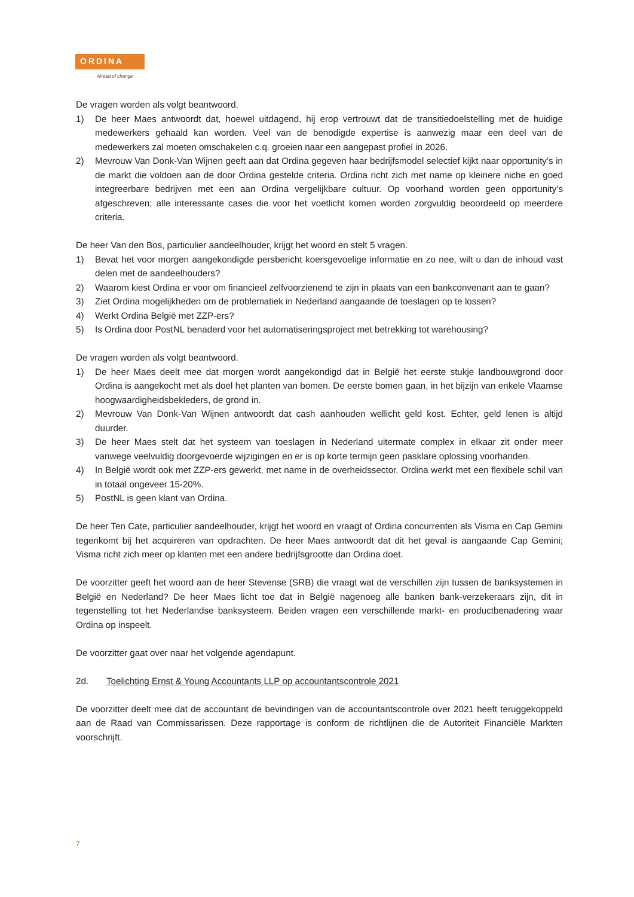ORDINA
Ahead of change
De vragen worden als volgt beantwoord.
1) De heer Maes antwoordt dat, hoewel uitdagend, hij erop vertrouwt dat de transitiedoelstelling met de huidige medewerkers gehaald kan worden. Veel van de benodigde expertise is aanwezig maar een deel van de medewerkers zal moeten omschakelen c.q. groeien naar een aangepast profiel in 2026.
2) Mevrouw Van Donk-Van Wijnen geeft aan dat Ordina gegeven haar bedrijfsmodel selectief kijkt naar opportunity’s in de markt die voldoen aan de door Ordina gestelde criteria. Ordina richt zich met name op kleinere niche en goed integreerbare bedrijven met een aan Ordina vergelijkbare cultuur. Op voorhand worden geen opportunity’s afgeschreven; alle interessante cases die voor het voetlicht komen worden zorgvuldig beoordeeld op meerdere criteria.
De heer Van den Bos, particulier aandeelhouder, krijgt het woord en stelt 5 vragen.
1) Bevat het voor morgen aangekondigde persbericht koersgevoelige informatie en zo nee, wilt u dan de inhoud vast delen met de aandeelhouders?
2) Waarom kiest Ordina er voor om financieel zelfvoorzienend te zijn in plaats van een bankconvenant aan te gaan?
3) Ziet Ordina mogelijkheden om de problematiek in Nederland aangaande de toeslagen op te lossen?
4) Werkt Ordina België met ZZP-ers?
5) Is Ordina door PostNL benaderd voor het automatiseringsproject met betrekking tot warehousing?
De vragen worden als volgt beantwoord.
1) De heer Maes deelt mee dat morgen wordt aangekondigd dat in België het eerste stukje landbouwgrond door Ordina is aangekocht met als doel het planten van bomen. De eerste bomen gaan, in het bijzijn van enkele Vlaamse hoogwaardigheidsbekleders, de grond in.
2) Mevrouw Van Donk-Van Wijnen antwoordt dat cash aanhouden wellicht geld kost. Echter, geld lenen is altijd duurder.
3) De heer Maes stelt dat het systeem van toeslagen in Nederland uitermate complex in elkaar zit onder meer vanwege veelvuldig doorgevoerde wijzigingen en er is op korte termijn geen pasklare oplossing voorhanden.
4) In België wordt ook met ZZP-ers gewerkt, met name in de overheidssector. Ordina werkt met een flexibele schil van in totaal ongeveer 15-20%.
5) PostNL is geen klant van Ordina.
De heer Ten Cate, particulier aandeelhouder, krijgt het woord en vraagt of Ordina concurrenten als Visma en Cap Gemini tegenkomt bij het acquireren van opdrachten. De heer Maes antwoordt dat dit het geval is aangaande Cap Gemini; Visma richt zich meer op klanten met een andere bedrijfsgrootte dan Ordina doet.
De voorzitter geeft het woord aan de heer Stevense (SRB) die vraagt wat de verschillen zijn tussen de banksystemen in België en Nederland? De heer Maes licht toe dat in België nagenoeg alle banken bank-verzekeraars zijn, dit in tegenstelling tot het Nederlandse banksysteem. Beiden vragen een verschillende markt- en productbenadering waar Ordina op inspeelt.
De voorzitter gaat over naar het volgende agendapunt.
2d. Toelichting Ernst & Young Accountants LLP op accountantscontrole 2021
De voorzitter deelt mee dat de accountant de bevindingen van de accountantscontrole over 2021 heeft teruggekoppeld aan de Raad van Commissarissen. Deze rapportage is conform de richtlijnen die de Autoriteit Financiële Markten voorschrijft.
7